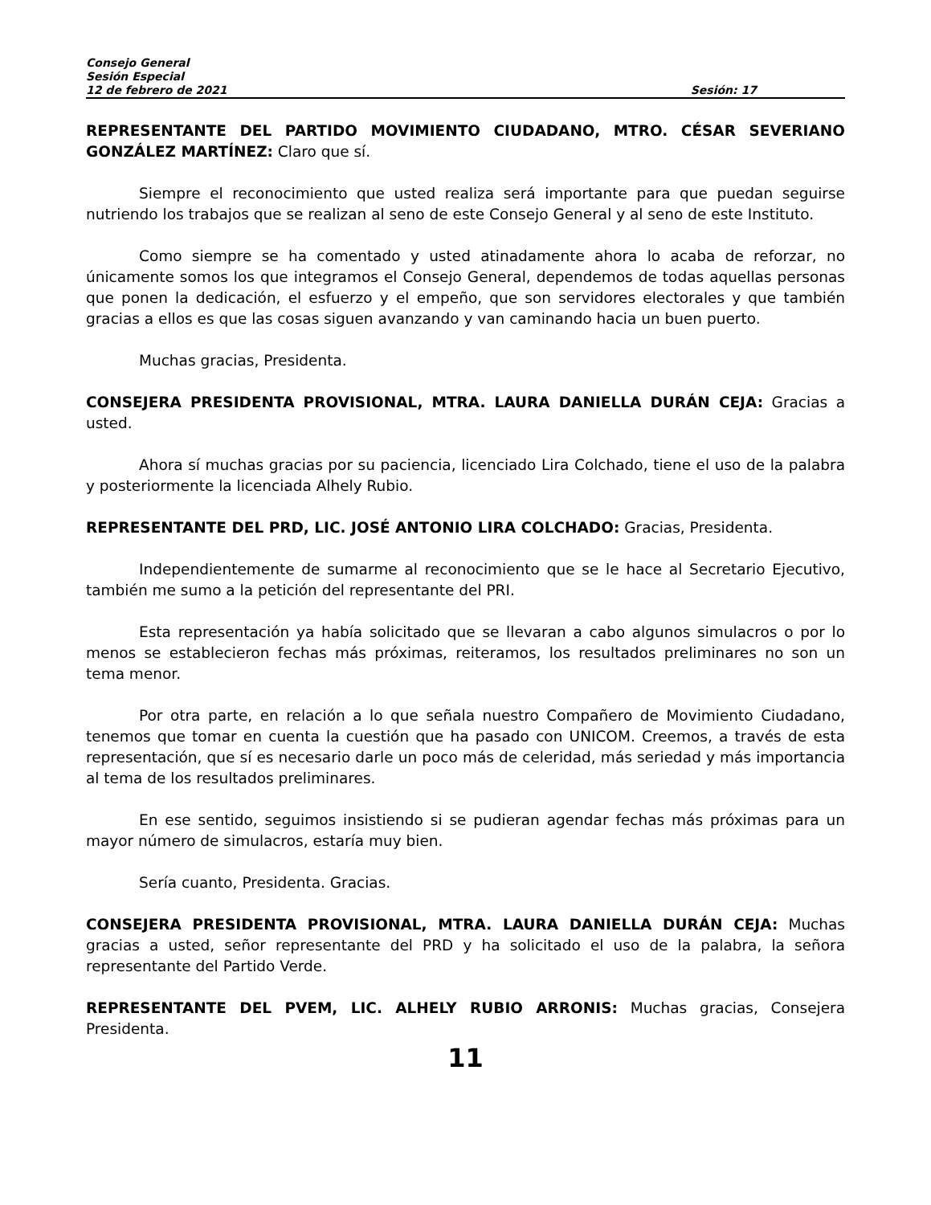Consejo General
Sesión Especial
12 de febrero de 2021 Sesión: 17
REPRESENTANTE DEL PARTIDO MOVIMIENTO CIUDADANO, MTRO. CÉSAR SEVERIANO GONZÁLEZ MARTÍNEZ: Claro que sí.
Siempre el reconocimiento que usted realiza será importante para que puedan seguirse nutriendo los trabajos que se realizan al seno de este Consejo General y al seno de este Instituto.
Como siempre se ha comentado y usted atinadamente ahora lo acaba de reforzar, no únicamente somos los que integramos el Consejo General, dependemos de todas aquellas personas que ponen la dedicación, el esfuerzo y el empeño, que son servidores electorales y que también gracias a ellos es que las cosas siguen avanzando y van caminando hacia un buen puerto.
Muchas gracias, Presidenta.
CONSEJERA PRESIDENTA PROVISIONAL, MTRA. LAURA DANIELLA DURÁN CEJA: Gracias a usted.
Ahora sí muchas gracias por su paciencia, licenciado Lira Colchado, tiene el uso de la palabra y posteriormente la licenciada Alhely Rubio.
REPRESENTANTE DEL PRD, LIC. JOSÉ ANTONIO LIRA COLCHADO: Gracias, Presidenta.
Independientemente de sumarme al reconocimiento que se le hace al Secretario Ejecutivo, también me sumo a la petición del representante del PRI.
Esta representación ya había solicitado que se llevaran a cabo algunos simulacros o por lo menos se establecieron fechas más próximas, reiteramos, los resultados preliminares no son un tema menor.
Por otra parte, en relación a lo que señala nuestro Compañero de Movimiento Ciudadano, tenemos que tomar en cuenta la cuestión que ha pasado con UNICOM. Creemos, a través de esta representación, que sí es necesario darle un poco más de celeridad, más seriedad y más importancia al tema de los resultados preliminares.
En ese sentido, seguimos insistiendo si se pudieran agendar fechas más próximas para un mayor número de simulacros, estaría muy bien.
Sería cuanto, Presidenta. Gracias.
CONSEJERA PRESIDENTA PROVISIONAL, MTRA. LAURA DANIELLA DURÁN CEJA: Muchas gracias a usted, señor representante del PRD y ha solicitado el uso de la palabra, la señora representante del Partido Verde.
REPRESENTANTE DEL PVEM, LIC. ALHELY RUBIO ARRONIS: Muchas gracias, Consejera Presidenta.
11